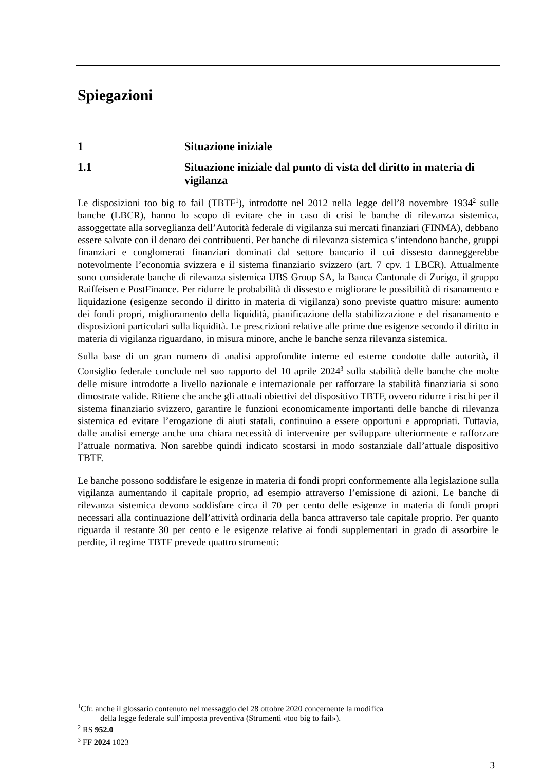Spiegazioni
1 Situazione iniziale
1.1 Situazione iniziale dal punto di vista del diritto in materia di vigilanza
Le disposizioni too big to fail (TBTF<sup>1</sup>), introdotte nel 2012 nella legge dell’8 novembre 1934<sup>2</sup> sulle banche (LBCR), hanno lo scopo di evitare che in caso di crisi le banche di rilevanza sistemica, assoggettate alla sorveglianza dell’Autorità federale di vigilanza sui mercati finanziari (FINMA), debbano essere salvate con il denaro dei contribuenti. Per banche di rilevanza sistemica s’intendono banche, gruppi finanziari e conglomerati finanziari dominati dal settore bancario il cui dissesto danneggerebbe notevolmente l’economia svizzera e il sistema finanziario svizzero (art. 7 cpv. 1 LBCR). Attualmente sono considerate banche di rilevanza sistemica UBS Group SA, la Banca Cantonale di Zurigo, il gruppo Raiffeisen e PostFinance. Per ridurre le probabilità di dissesto e migliorare le possibilità di risanamento e liquidazione (esigenze secondo il diritto in materia di vigilanza) sono previste quattro misure: aumento dei fondi propri, miglioramento della liquidità, pianificazione della stabilizzazione e del risanamento e disposizioni particolari sulla liquidità. Le prescrizioni relative alle prime due esigenze secondo il diritto in materia di vigilanza riguardano, in misura minore, anche le banche senza rilevanza sistemica.
Sulla base di un gran numero di analisi approfondite interne ed esterne condotte dalle autorità, il Consiglio federale conclude nel suo rapporto del 10 aprile 2024<sup>3</sup> sulla stabilità delle banche che molte delle misure introdotte a livello nazionale e internazionale per rafforzare la stabilità finanziaria si sono dimostrate valide. Ritiene che anche gli attuali obiettivi del dispositivo TBTF, ovvero ridurre i rischi per il sistema finanziario svizzero, garantire le funzioni economicamente importanti delle banche di rilevanza sistemica ed evitare l’erogazione di aiuti statali, continuino a essere opportuni e appropriati. Tuttavia, dalle analisi emerge anche una chiara necessità di intervenire per sviluppare ulteriormente e rafforzare l’attuale normativa. Non sarebbe quindi indicato scostarsi in modo sostanziale dall’attuale dispositivo TBTF.
Le banche possono soddisfare le esigenze in materia di fondi propri conformemente alla legislazione sulla vigilanza aumentando il capitale proprio, ad esempio attraverso l’emissione di azioni. Le banche di rilevanza sistemica devono soddisfare circa il 70 per cento delle esigenze in materia di fondi propri necessari alla continuazione dell’attività ordinaria della banca attraverso tale capitale proprio. Per quanto riguarda il restante 30 per cento e le esigenze relative ai fondi supplementari in grado di assorbire le perdite, il regime TBTF prevede quattro strumenti:
<sup>1</sup> Cfr. anche il glossario contenuto nel messaggio del 28 ottobre 2020 concernente la modifica
della legge federale sull’imposta preventiva (Strumenti «too big to fail»).
<sup>2</sup> RS 952.0
<sup>3</sup> FF 2024 1023
3